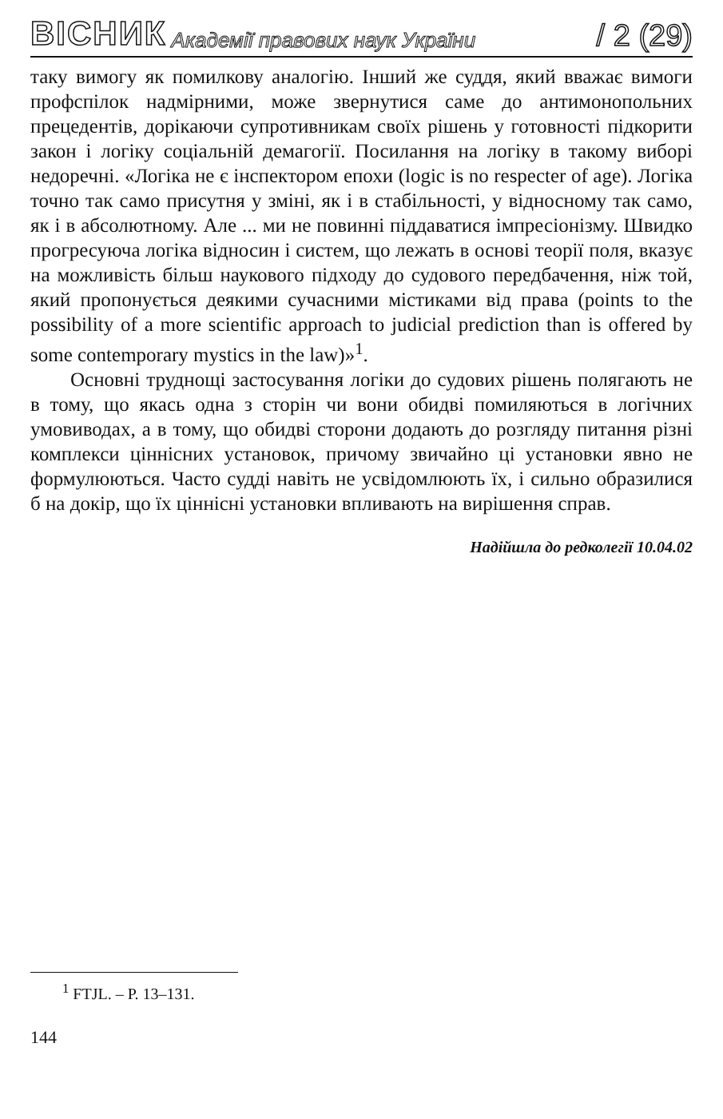ВІСНИК Академії правових наук України / 2 (29)
таку вимогу як помилкову аналогію. Інший же суддя, який вважає вимоги профспілок надмірними, може звернутися саме до антимонопольних прецедентів, дорікаючи супротивникам своїх рішень у готовності підкорити закон і логіку соціальній демагогії. Посилання на логіку в такому виборі недоречні. «Логіка не є інспектором епохи (logic is no respecter of age). Логіка точно так само присутня у зміні, як і в стабільності, у відносному так само, як і в абсолютному. Але ... ми не повинні піддаватися імпресіонізму. Швидко прогресуюча логіка відносин і систем, що лежать в основі теорії поля, вказує на можливість більш наукового підходу до судового передбачення, ніж той, який пропонується деякими сучасними містиками від права (points to the possibility of a more scientific approach to judicial prediction than is offered by some contemporary mystics in the law)»<sup>1</sup>.
Основні труднощі застосування логіки до судових рішень полягають не в тому, що якась одна з сторін чи вони обидві помиляються в логічних умовиводах, а в тому, що обидві сторони додають до розгляду питання різні комплекси ціннісних установок, причому звичайно ці установки явно не формулюються. Часто судді навіть не усвідомлюють їх, і сильно образилися б на докір, що їх ціннісні установки впливають на вирішення справ.
Надійшла до редколегії 10.04.02
<sup>1</sup> FTJL. – P. 13–131.
144